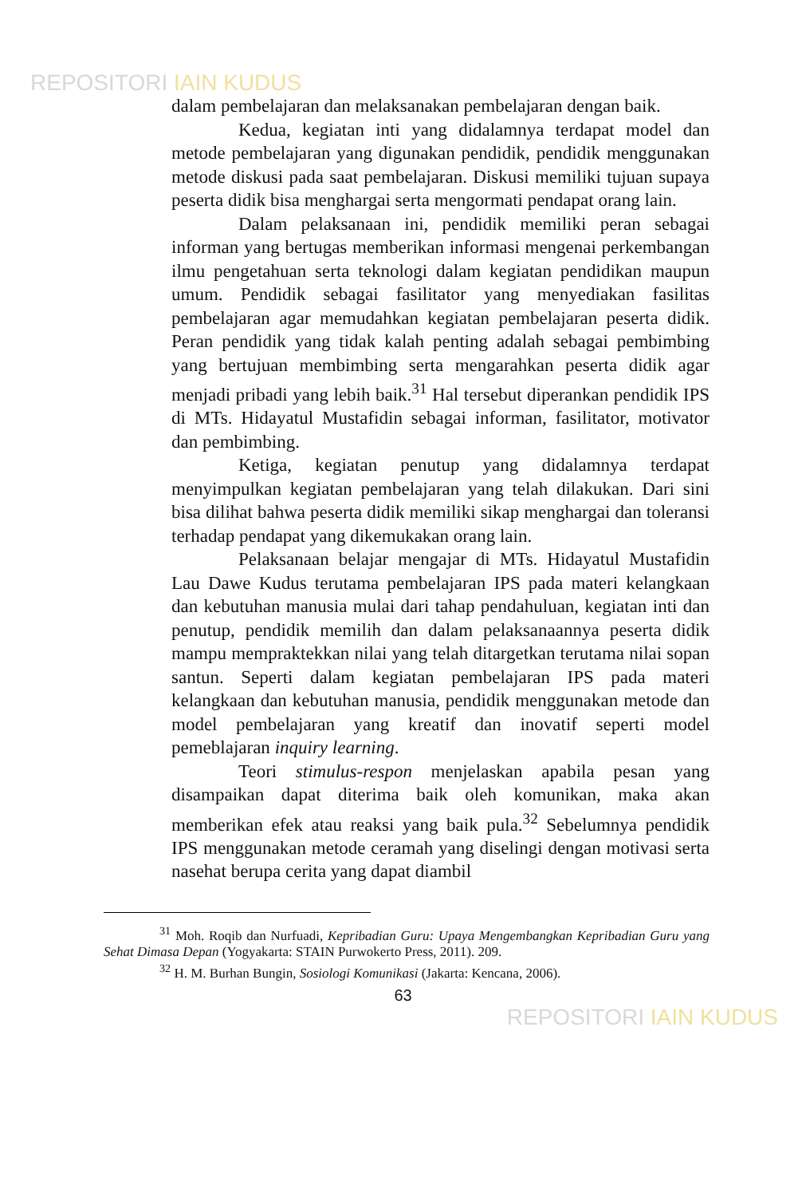REPOSITORI IAIN KUDUS
dalam pembelajaran dan melaksanakan pembelajaran dengan baik.
Kedua, kegiatan inti yang didalamnya terdapat model dan metode pembelajaran yang digunakan pendidik, pendidik menggunakan metode diskusi pada saat pembelajaran. Diskusi memiliki tujuan supaya peserta didik bisa menghargai serta mengormati pendapat orang lain.
Dalam pelaksanaan ini, pendidik memiliki peran sebagai informan yang bertugas memberikan informasi mengenai perkembangan ilmu pengetahuan serta teknologi dalam kegiatan pendidikan maupun umum. Pendidik sebagai fasilitator yang menyediakan fasilitas pembelajaran agar memudahkan kegiatan pembelajaran peserta didik. Peran pendidik yang tidak kalah penting adalah sebagai pembimbing yang bertujuan membimbing serta mengarahkan peserta didik agar menjadi pribadi yang lebih baik.<sup>31</sup> Hal tersebut diperankan pendidik IPS di MTs. Hidayatul Mustafidin sebagai informan, fasilitator, motivator dan pembimbing.
Ketiga, kegiatan penutup yang didalamnya terdapat menyimpulkan kegiatan pembelajaran yang telah dilakukan. Dari sini bisa dilihat bahwa peserta didik memiliki sikap menghargai dan toleransi terhadap pendapat yang dikemukakan orang lain.
Pelaksanaan belajar mengajar di MTs. Hidayatul Mustafidin Lau Dawe Kudus terutama pembelajaran IPS pada materi kelangkaan dan kebutuhan manusia mulai dari tahap pendahuluan, kegiatan inti dan penutup, pendidik memilih dan dalam pelaksanaannya peserta didik mampu mempraktekkan nilai yang telah ditargetkan terutama nilai sopan santun. Seperti dalam kegiatan pembelajaran IPS pada materi kelangkaan dan kebutuhan manusia, pendidik menggunakan metode dan model pembelajaran yang kreatif dan inovatif seperti model pemeblajaran inquiry learning.
Teori stimulus-respon menjelaskan apabila pesan yang disampaikan dapat diterima baik oleh komunikan, maka akan memberikan efek atau reaksi yang baik pula.<sup>32</sup> Sebelumnya pendidik IPS menggunakan metode ceramah yang diselingi dengan motivasi serta nasehat berupa cerita yang dapat diambil
<sup>31</sup> Moh. Roqib dan Nurfuadi, Kepribadian Guru: Upaya Mengembangkan Kepribadian Guru yang Sehat Dimasa Depan (Yogyakarta: STAIN Purwokerto Press, 2011). 209.
<sup>32</sup> H. M. Burhan Bungin, Sosiologi Komunikasi (Jakarta: Kencana, 2006).
63
REPOSITORI IAIN KUDUS